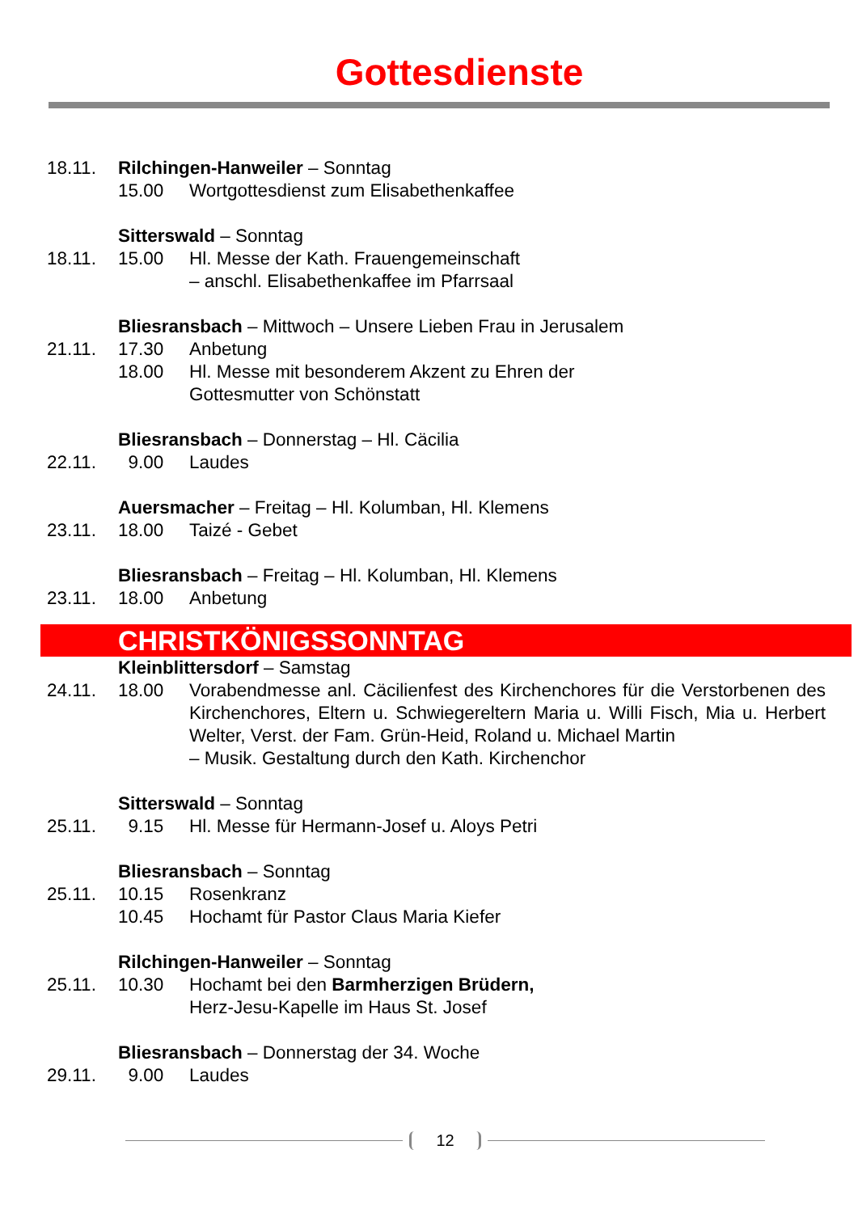Gottesdienste
18.11. Rilchingen-Hanweiler – Sonntag
15.00 Wortgottesdienst zum Elisabethenkaffee
Sitterswald – Sonntag
18.11. 15.00 Hl. Messe der Kath. Frauengemeinschaft
– anschl. Elisabethenkaffee im Pfarrsaal
Bliesransbach – Mittwoch – Unsere Lieben Frau in Jerusalem
21.11. 17.30 Anbetung
18.00 Hl. Messe mit besonderem Akzent zu Ehren der
Gottesmutter von Schönstatt
Bliesransbach – Donnerstag – Hl. Cäcilia
22.11. 9.00 Laudes
Auersmacher – Freitag – Hl. Kolumban, Hl. Klemens
23.11. 18.00 Taizé - Gebet
Bliesransbach – Freitag – Hl. Kolumban, Hl. Klemens
23.11. 18.00 Anbetung
CHRISTKÖNIGSSONNTAG
Kleinblittersdorf – Samstag
24.11. 18.00 Vorabendmesse anl. Cäcilienfest des Kirchenchores für die Verstorbenen des Kirchenchores, Eltern u. Schwiegereltern Maria u. Willi Fisch, Mia u. Herbert Welter, Verst. der Fam. Grün-Heid, Roland u. Michael Martin
– Musik. Gestaltung durch den Kath. Kirchenchor
Sitterswald – Sonntag
25.11. 9.15 Hl. Messe für Hermann-Josef u. Aloys Petri
Bliesransbach – Sonntag
25.11. 10.15 Rosenkranz
10.45 Hochamt für Pastor Claus Maria Kiefer
Rilchingen-Hanweiler – Sonntag
25.11. 10.30 Hochamt bei den Barmherzigen Brüdern,
Herz-Jesu-Kapelle im Haus St. Josef
Bliesransbach – Donnerstag der 34. Woche
29.11. 9.00 Laudes
12